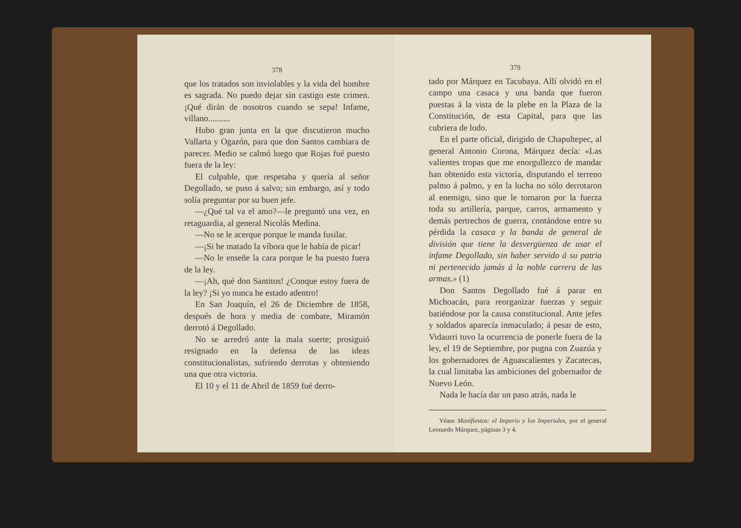378
que los tratados son inviolables y la vida del hombre es sagrada. No puedo dejar sin castigo este crimen. ¡Qué dirán de nosotros cuando se sepa! Infame, villano..........
Hubo gran junta en la que discutieron mucho Vallarta y Ogazón, para que don Santos cambiara de parecer. Medio se calmó luego que Rojas fué puesto fuera de la ley:
El culpable, que respetaba y quería al señor Degollado, se puso á salvo; sin embargo, así y todo solía preguntar por su buen jefe.
—¿Qué tal va el amo?—le preguntó una vez, en retaguardia, al general Nicolás Medina.
—No se le acerque porque le manda fusilar.
—¡Si he matado la víbora que le había de picar!
—No le enseñe la cara porque le ha puesto fuera de la ley.
—¡Ah, qué don Santitos! ¿Conque estoy fuera de la ley? ¡Si yo nunca he estado adentro!
En San Joaquín, el 26 de Diciembre de 1858, después de hora y media de combate, Miramón derrotó á Degollado.
No se arredró ante la mala suerte; prosiguió resignado en la defensa de las ideas constitucionalistas, sufriendo derrotas y obteniendo una que otra victoria.
El 10 y el 11 de Abril de 1859 fué derro-
379
tado por Márquez en Tacubaya. Allí olvidó en el campo una casaca y una banda que fueron puestas á la vista de la plebe en la Plaza de la Constitución, de esta Capital, para que las cubriera de lodo.
En el parte oficial, dirigido de Chapultepec, al general Antonio Corona, Márquez decía: «Las valientes tropas que me enorgullezco de mandar han obtenido esta victoria, disputando el terreno palmo á palmo, y en la lucha no sólo derrotaron al enemigo, sino que le tomaron por la fuerza toda su artillería, parque, carros, armamento y demás pertrechos de guerra, contándose entre su pérdida la casaca y la banda de general de división que tiene la desvergüenza de usar el infame Degollado, sin haber servido á su patria ni pertenecido jamás á la noble carrera de las armas.» (1)
Don Santos Degollado fué á parar en Michoacán, para reorganizar fuerzas y seguir batiéndose por la causa constitucional. Ante jefes y soldados aparecía inmaculado; á pesar de esto, Vidaurri tuvo la ocurrencia de ponerle fuera de la ley, el 19 de Septiembre, por pugna con Zuazúa y los gobernadores de Aguascalientes y Zacatecas, la cual limitaba las ambiciones del gobernador de Nuevo León.
Nada le hacía dar un paso atrás, nada le
Véase Manifiestos: el Imperio y los Imperiales, por el general Leonardo Márquez, páginas 3 y 4.